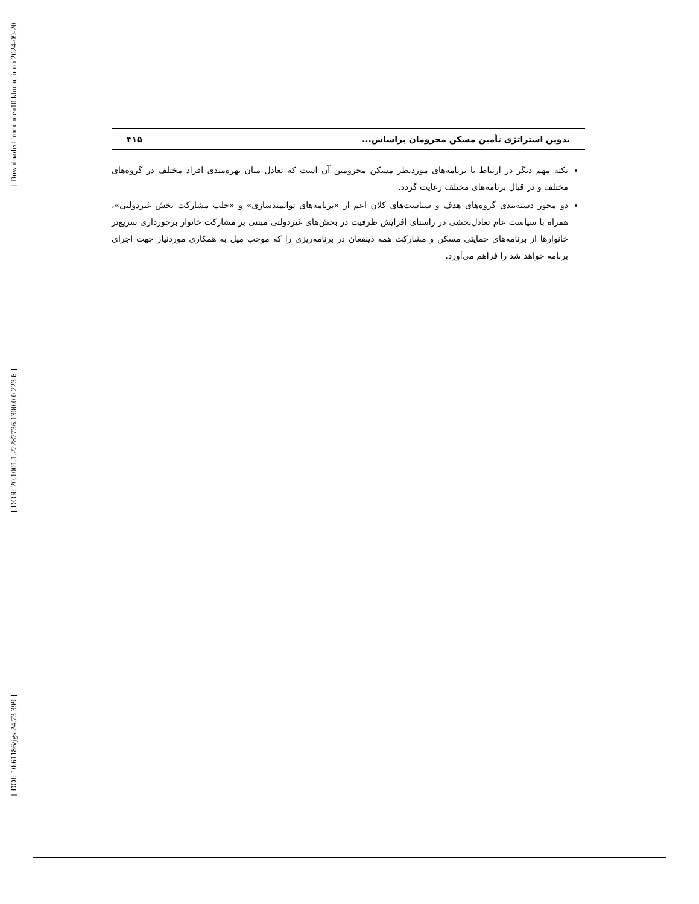[ Downloaded from ndea10.khu.ac.ir on 2024-09-20 ]
[ DOR: 20.1001.1.22287736.1300.0.0.223.6 ]
[ DOI: 10.61186/jgs.24.73.399 ]
تدوین استراتژی تأمین مسکن محرومان براساس... ۴۱۵
نکته مهم دیگر در ارتباط با برنامه‌های موردنظر مسکن محرومین آن است که تعادل میان بهره‌مندی افراد مختلف در گروه‌های مختلف و در قبال برنامه‌های مختلف رعایت گردد.
دو محور دسته‌بندی گروه‌های هدف و سیاست‌های کلان اعم از «برنامه‌های توانمندسازی» و «جلب مشارکت بخش غیردولتی»، همراه با سیاست عام تعادل‌بخشی در راستای افزایش ظرفیت در بخش‌های غیردولتی مبتنی بر مشارکت خانوار برخورداری سریع‌تر خانوارها از برنامه‌های حمایتی مسکن و مشارکت همه ذینفعان در برنامه‌ریزی را که موجب میل به همکاری موردنیاز جهت اجرای برنامه خواهد شد را فراهم می‌آورد.